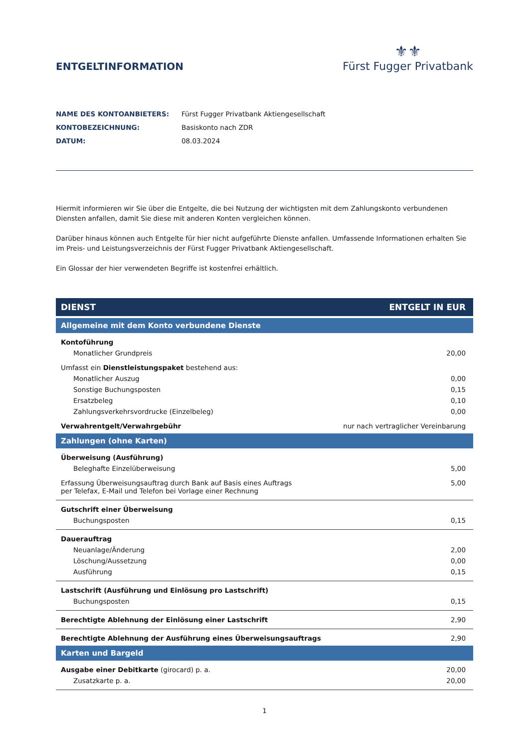ENTGELTINFORMATION
⚜⚜
Fürst Fugger Privatbank
NAME DES KONTOANBIETERS: Fürst Fugger Privatbank Aktiengesellschaft
KONTOBEZEICHNUNG: Basiskonto nach ZDR
DATUM: 08.03.2024
Hiermit informieren wir Sie über die Entgelte, die bei Nutzung der wichtigsten mit dem Zahlungskonto verbundenen Diensten anfallen, damit Sie diese mit anderen Konten vergleichen können.
Darüber hinaus können auch Entgelte für hier nicht aufgeführte Dienste anfallen. Umfassende Informationen erhalten Sie im Preis- und Leistungsverzeichnis der Fürst Fugger Privatbank Aktiengesellschaft.
Ein Glossar der hier verwendeten Begriffe ist kostenfrei erhältlich.
| DIENST | ENTGELT IN EUR |
| --- | --- |
| Allgemeine mit dem Konto verbundene Dienste | |
| Kontoführung | |
| Monatlicher Grundpreis | 20,00 |
| Umfasst ein Dienstleistungspaket bestehend aus: | |
| Monatlicher Auszug | 0,00 |
| Sonstige Buchungsposten | 0,15 |
| Ersatzbeleg | 0,10 |
| Zahlungsverkehrsvordrucke (Einzelbeleg) | 0,00 |
| Verwahrentgelt/Verwahrgebühr | nur nach vertraglicher Vereinbarung |
| Zahlungen (ohne Karten) | |
| Überweisung (Ausführung) | |
| Beleghafte Einzelüberweisung | 5,00 |
| Erfassung Überweisungsauftrag durch Bank auf Basis eines Auftrags per Telefax, E-Mail und Telefon bei Vorlage einer Rechnung | 5,00 |
| Gutschrift einer Überweisung | |
| Buchungsposten | 0,15 |
| Dauerauftrag | |
| Neuanlage/Änderung | 2,00 |
| Löschung/Aussetzung | 0,00 |
| Ausführung | 0,15 |
| Lastschrift (Ausführung und Einlösung pro Lastschrift) | |
| Buchungsposten | 0,15 |
| Berechtigte Ablehnung der Einlösung einer Lastschrift | 2,90 |
| Berechtigte Ablehnung der Ausführung eines Überweisungsauftrags | 2,90 |
| Karten und Bargeld | |
| Ausgabe einer Debitkarte (girocard) p. a. | 20,00 |
| Zusatzkarte p. a. | 20,00 |
1